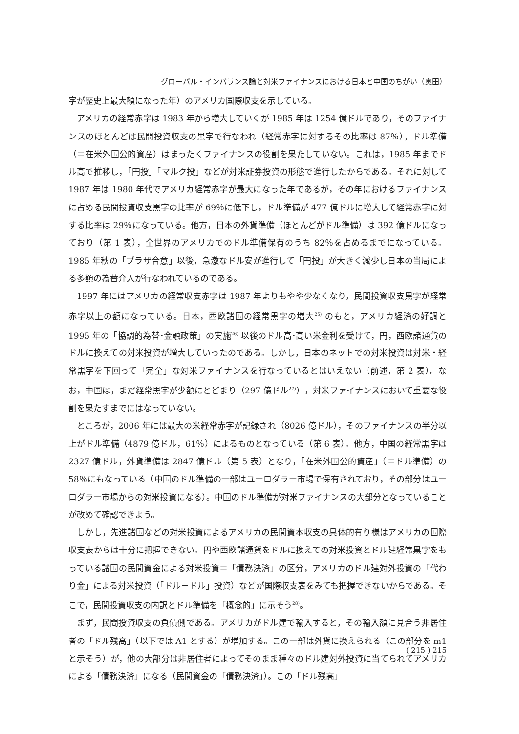グローバル・インバランス論と対米ファイナンスにおける日本と中国のちがい（奥田）
字が歴史上最大額になった年）のアメリカ国際収支を示している。
アメリカの経常赤字は 1983 年から増大していくが 1985 年は 1254 億ドルであり，そのファイナンスのほとんどは民間投資収支の黒字で行なわれ（経常赤字に対するその比率は 87％），ドル準備（＝在米外国公的資産）はまったくファイナンスの役割を果たしていない。これは，1985 年までドル高で推移し，「円投」「マルク投」などが対米証券投資の形態で進行したからである。それに対して 1987 年は 1980 年代でアメリカ経常赤字が最大になった年であるが，その年におけるファイナンスに占める民間投資収支黒字の比率が 69％に低下し，ドル準備が 477 億ドルに増大して経常赤字に対する比率は 29％になっている。他方，日本の外貨準備（ほとんどがドル準備）は 392 億ドルになっており（第 1 表），全世界のアメリカでのドル準備保有のうち 82％を占めるまでになっている。1985 年秋の「プラザ合意」以後，急激なドル安が進行して「円投」が大きく減少し日本の当局による多額の為替介入が行なわれているのである。
1997 年にはアメリカの経常収支赤字は 1987 年よりもやや少なくなり，民間投資収支黒字が経常赤字以上の額になっている。日本，西欧諸国の経常黒字の増大<sup>25)</sup> のもと，アメリカ経済の好調と 1995 年の「協調的為替･金融政策」の実施<sup>26)</sup> 以後のドル高･高い米金利を受けて，円，西欧諸通貨のドルに換えての対米投資が増大していったのである。しかし，日本のネットでの対米投資は対米・経常黒字を下回って「完全」な対米ファイナンスを行なっているとはいえない（前述，第 2 表）。なお，中国は，まだ経常黒字が少額にとどまり（297 億ドル<sup>27)</sup>），対米ファイナンスにおいて重要な役割を果たすまでにはなっていない。
ところが，2006 年には最大の米経常赤字が記録され（8026 億ドル），そのファイナンスの半分以上がドル準備（4879 億ドル，61％）によるものとなっている（第 6 表）。他方，中国の経常黒字は 2327 億ドル，外貨準備は 2847 億ドル（第 5 表）となり，「在米外国公的資産」（＝ドル準備）の 58％にもなっている（中国のドル準備の一部はユーロダラー市場で保有されており，その部分はユーロダラー市場からの対米投資になる）。中国のドル準備が対米ファイナンスの大部分となっていることが改めて確認できよう。
しかし，先進諸国などの対米投資によるアメリカの民間資本収支の具体的有り様はアメリカの国際収支表からは十分に把握できない。円や西欧諸通貨をドルに換えての対米投資とドル建経常黒字をもっている諸国の民間資金による対米投資＝「債務決済」の区分，アメリカのドル建対外投資の「代わり金」による対米投資（「ドル－ドル」投資）などが国際収支表をみても把握できないからである。そこで，民間投資収支の内訳とドル準備を「概念的」に示そう<sup>28)</sup>。
まず，民間投資収支の負債側である。アメリカがドル建で輸入すると，その輸入額に見合う非居住者の「ドル残高」（以下では A1 とする）が増加する。この一部は外貨に換えられる（この部分を m1 と示そう）が，他の大部分は非居住者によってそのまま種々のドル建対外投資に当てられてアメリカによる「債務決済」になる（民間資金の「債務決済」）。この「ドル残高」
( 215 ) 215